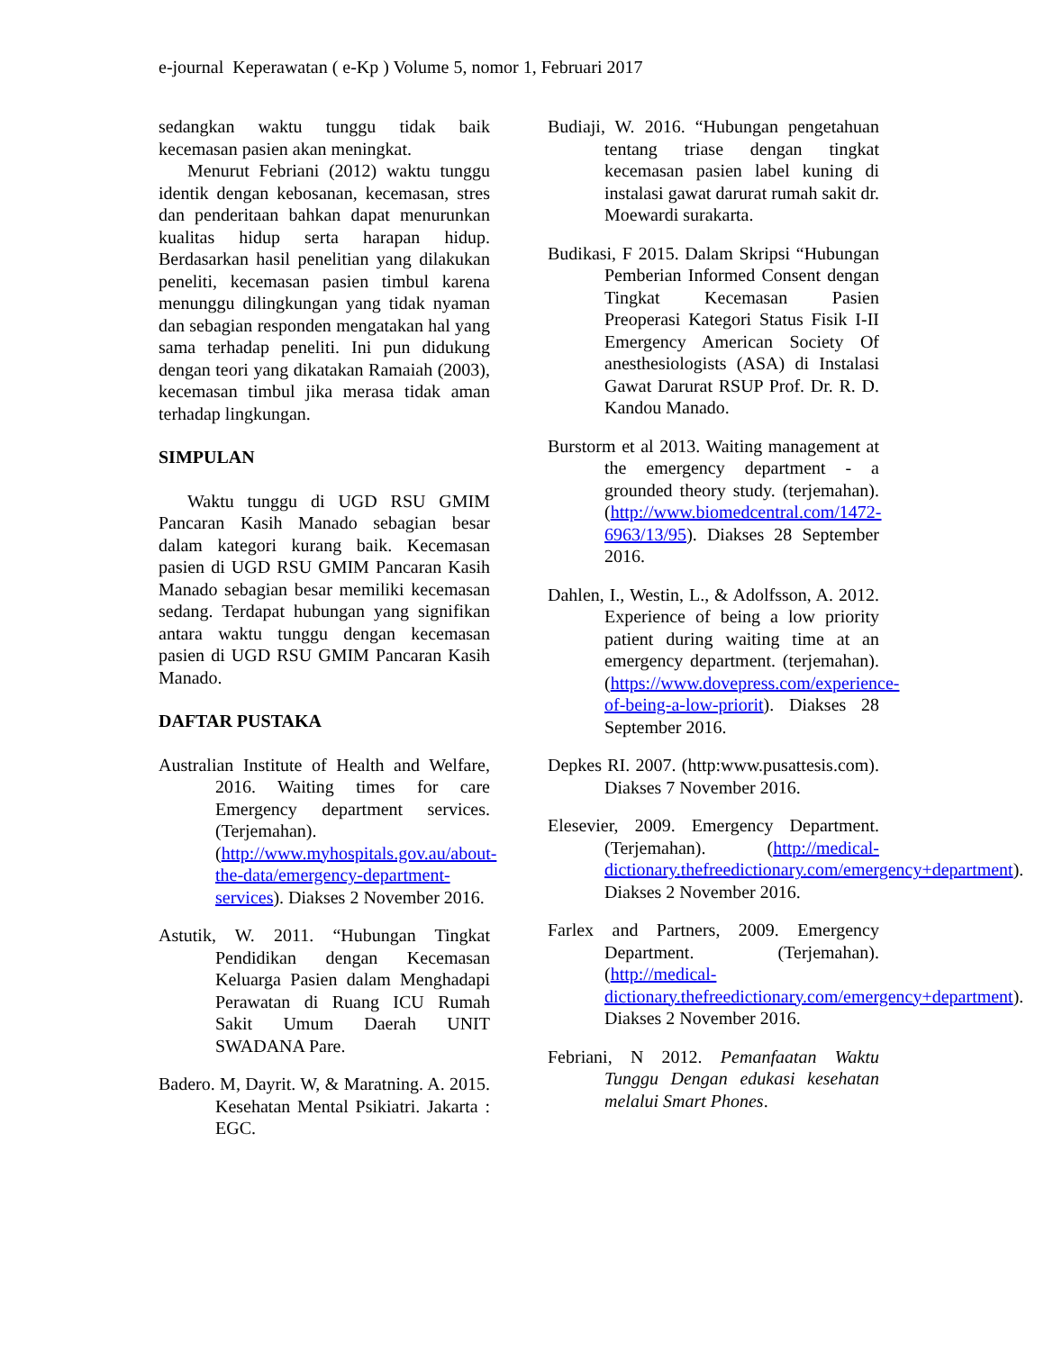e-journal Keperawatan ( e-Kp ) Volume 5, nomor 1, Februari 2017
sedangkan waktu tunggu tidak baik kecemasan pasien akan meningkat.
Menurut Febriani (2012) waktu tunggu identik dengan kebosanan, kecemasan, stres dan penderitaan bahkan dapat menurunkan kualitas hidup serta harapan hidup. Berdasarkan hasil penelitian yang dilakukan peneliti, kecemasan pasien timbul karena menunggu dilingkungan yang tidak nyaman dan sebagian responden mengatakan hal yang sama terhadap peneliti. Ini pun didukung dengan teori yang dikatakan Ramaiah (2003), kecemasan timbul jika merasa tidak aman terhadap lingkungan.
SIMPULAN
Waktu tunggu di UGD RSU GMIM Pancaran Kasih Manado sebagian besar dalam kategori kurang baik. Kecemasan pasien di UGD RSU GMIM Pancaran Kasih Manado sebagian besar memiliki kecemasan sedang. Terdapat hubungan yang signifikan antara waktu tunggu dengan kecemasan pasien di UGD RSU GMIM Pancaran Kasih Manado.
DAFTAR PUSTAKA
Australian Institute of Health and Welfare, 2016. Waiting times for care Emergency department services. (Terjemahan). (http://www.myhospitals.gov.au/about-the-data/emergency-department-services). Diakses 2 November 2016.
Astutik, W. 2011. “Hubungan Tingkat Pendidikan dengan Kecemasan Keluarga Pasien dalam Menghadapi Perawatan di Ruang ICU Rumah Sakit Umum Daerah UNIT SWADANA Pare.
Badero. M, Dayrit. W, & Maratning. A. 2015. Kesehatan Mental Psikiatri. Jakarta : EGC.
Budiaji, W. 2016. “Hubungan pengetahuan tentang triase dengan tingkat kecemasan pasien label kuning di instalasi gawat darurat rumah sakit dr. Moewardi surakarta.
Budikasi, F 2015. Dalam Skripsi “Hubungan Pemberian Informed Consent dengan Tingkat Kecemasan Pasien Preoperasi Kategori Status Fisik I-II Emergency American Society Of anesthesiologists (ASA) di Instalasi Gawat Darurat RSUP Prof. Dr. R. D. Kandou Manado.
Burstorm et al 2013. Waiting management at the emergency department - a grounded theory study. (terjemahan). (http://www.biomedcentral.com/1472-6963/13/95). Diakses 28 September 2016.
Dahlen, I., Westin, L., & Adolfsson, A. 2012. Experience of being a low priority patient during waiting time at an emergency department. (terjemahan). (https://www.dovepress.com/experience-of-being-a-low-priorit). Diakses 28 September 2016.
Depkes RI. 2007. (http:www.pusattesis.com). Diakses 7 November 2016.
Elesevier, 2009. Emergency Department. (Terjemahan). (http://medical-dictionary.thefreedictionary.com/emergency+department). Diakses 2 November 2016.
Farlex and Partners, 2009. Emergency Department. (Terjemahan). (http://medical-dictionary.thefreedictionary.com/emergency+department). Diakses 2 November 2016.
Febriani, N 2012. Pemanfaatan Waktu Tunggu Dengan edukasi kesehatan melalui Smart Phones.